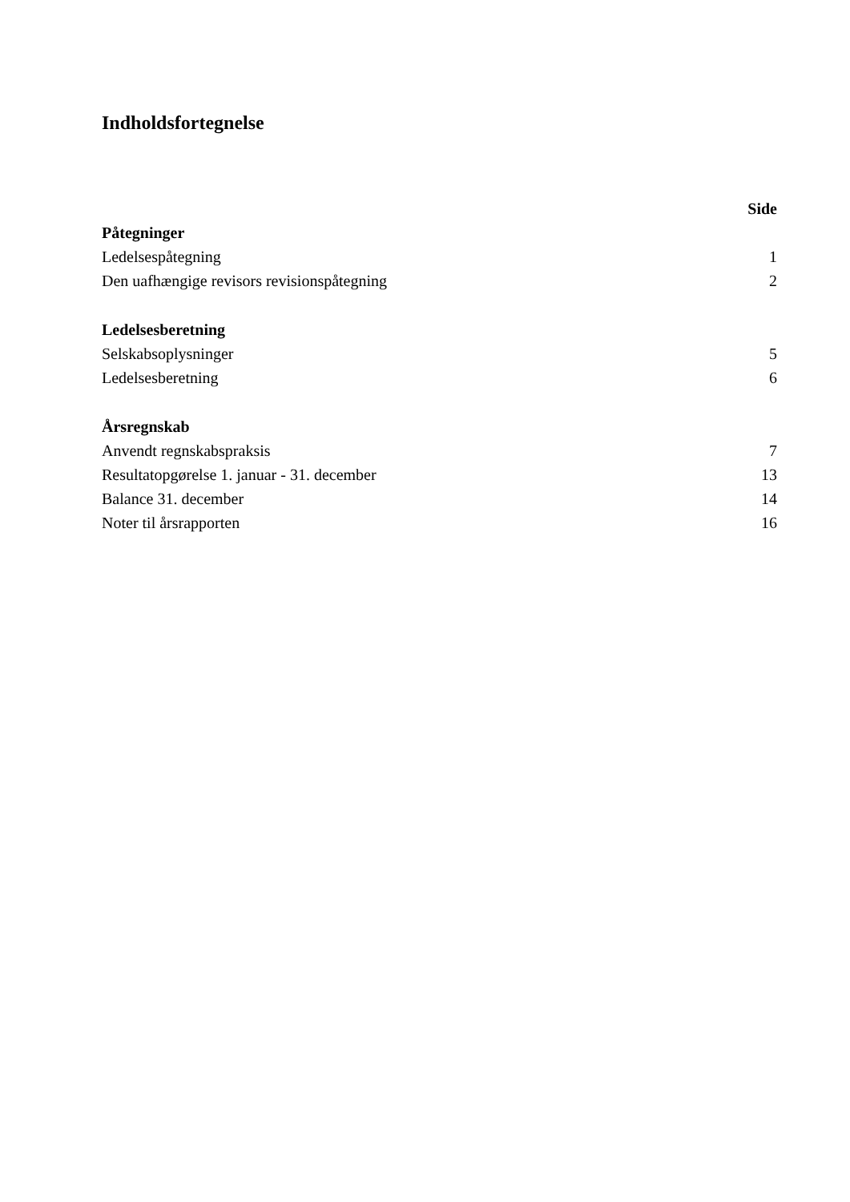Indholdsfortegnelse
| | Side |
| Påtegninger | |
| Ledelsespåtegning | 1 |
| Den uafhængige revisors revisionspåtegning | 2 |
| Ledelsesberetning | |
| Selskabsoplysninger | 5 |
| Ledelsesberetning | 6 |
| Årsregnskab | |
| Anvendt regnskabspraksis | 7 |
| Resultatopgørelse 1. januar - 31. december | 13 |
| Balance 31. december | 14 |
| Noter til årsrapporten | 16 |